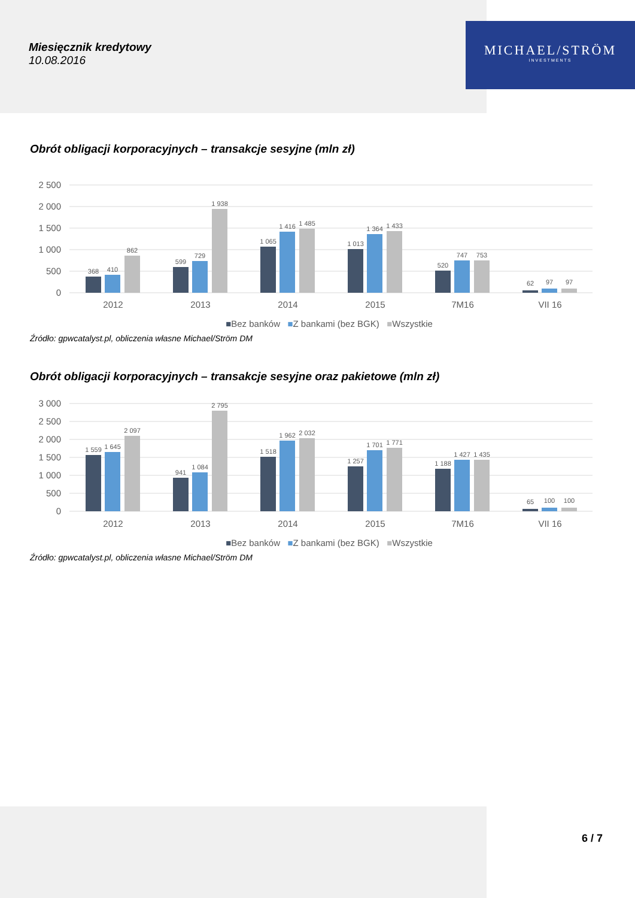MICHAEL/STRÖM
INVESTMENTS
Miesięcznik kredytowy
10.08.2016
Obrót obligacji korporacyjnych – transakcje sesyjne (mln zł)
2 500
2 000
1 500
1 000
500
0
368
410
862
599
729
1 938
1 065
1 416
1 485
1 013
1 364
1 433
520
747
753
62
97
97
2012
2013
2014
2015
7M16
VII 16
■Bez banków ■Z bankami (bez BGK) ■Wszystkie
Źródło: gpwcatalyst.pl, obliczenia własne Michael/Ström DM
Obrót obligacji korporacyjnych – transakcje sesyjne oraz pakietowe (mln zł)
3 000
2 500
2 000
1 500
1 000
500
0
1 559
1 645
2 097
941
1 084
2 795
1 518
1 962
2 032
1 257
1 701
1 771
1 188
1 427
1 435
65
100
100
2012
2013
2014
2015
7M16
VII 16
■Bez banków ■Z bankami (bez BGK) ■Wszystkie
Źródło: gpwcatalyst.pl, obliczenia własne Michael/Ström DM
6 / 7